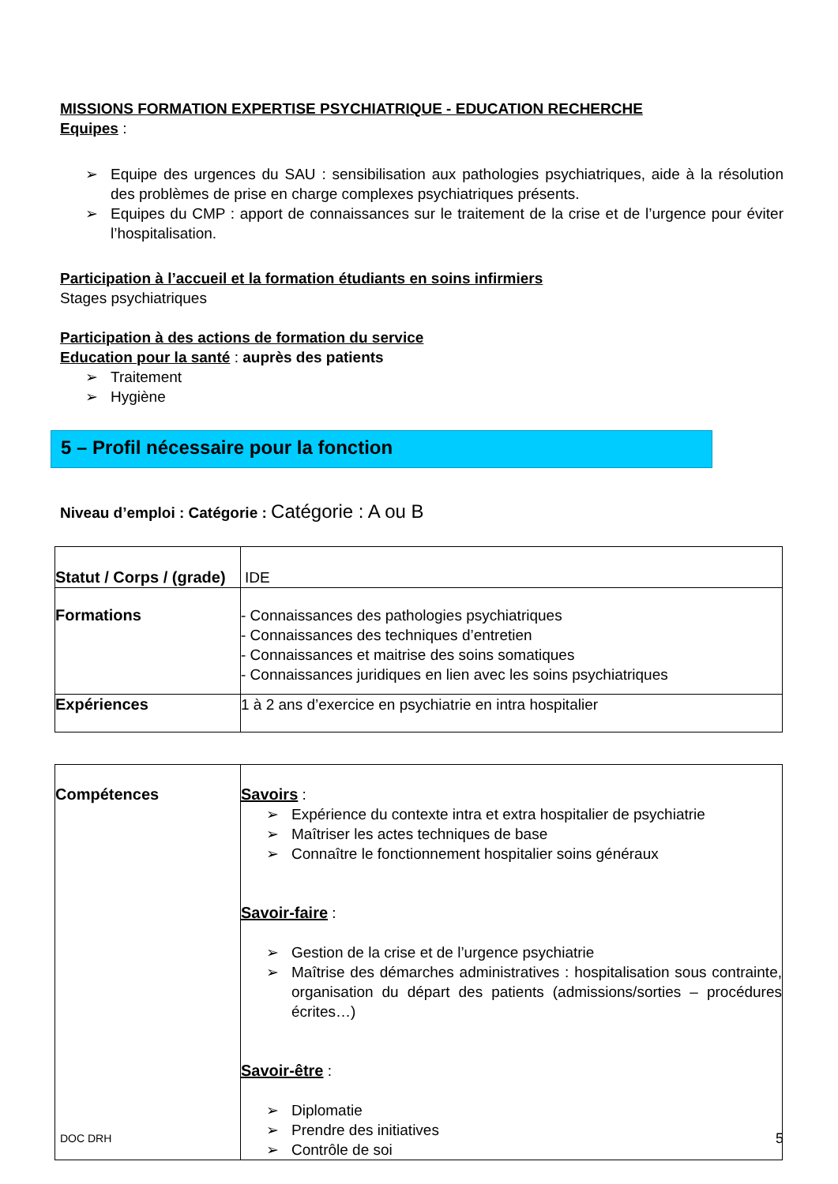MISSIONS FORMATION EXPERTISE PSYCHIATRIQUE - EDUCATION RECHERCHE
Equipes :
➢ Equipe des urgences du SAU : sensibilisation aux pathologies psychiatriques, aide à la résolution des problèmes de prise en charge complexes psychiatriques présents.
➢ Equipes du CMP : apport de connaissances sur le traitement de la crise et de l’urgence pour éviter l’hospitalisation.
Participation à l’accueil et la formation étudiants en soins infirmiers
Stages psychiatriques
Participation à des actions de formation du service
Education pour la santé : auprès des patients
➢ Traitement
➢ Hygiène
5 – Profil nécessaire pour la fonction
Niveau d’emploi : Catégorie : Catégorie : A ou B
| Statut / Corps / (grade) | IDE |
| Formations | - Connaissances des pathologies psychiatriques - Connaissances des techniques d’entretien - Connaissances et maitrise des soins somatiques - Connaissances juridiques en lien avec les soins psychiatriques |
| Expériences | 1 à 2 ans d’exercice en psychiatrie en intra hospitalier |
| Compétences | Savoirs : ➢ Expérience du contexte intra et extra hospitalier de psychiatrie ➢ Maîtriser les actes techniques de base ➢ Connaître le fonctionnement hospitalier soins généraux Savoir-faire : ➢ Gestion de la crise et de l’urgence psychiatrie ➢ Maîtrise des démarches administratives : hospitalisation sous contrainte, organisation du départ des patients (admissions/sorties – procédures écrites…) Savoir-être : ➢ Diplomatie ➢ Prendre des initiatives ➢ Contrôle de soi |
DOC DRH 5